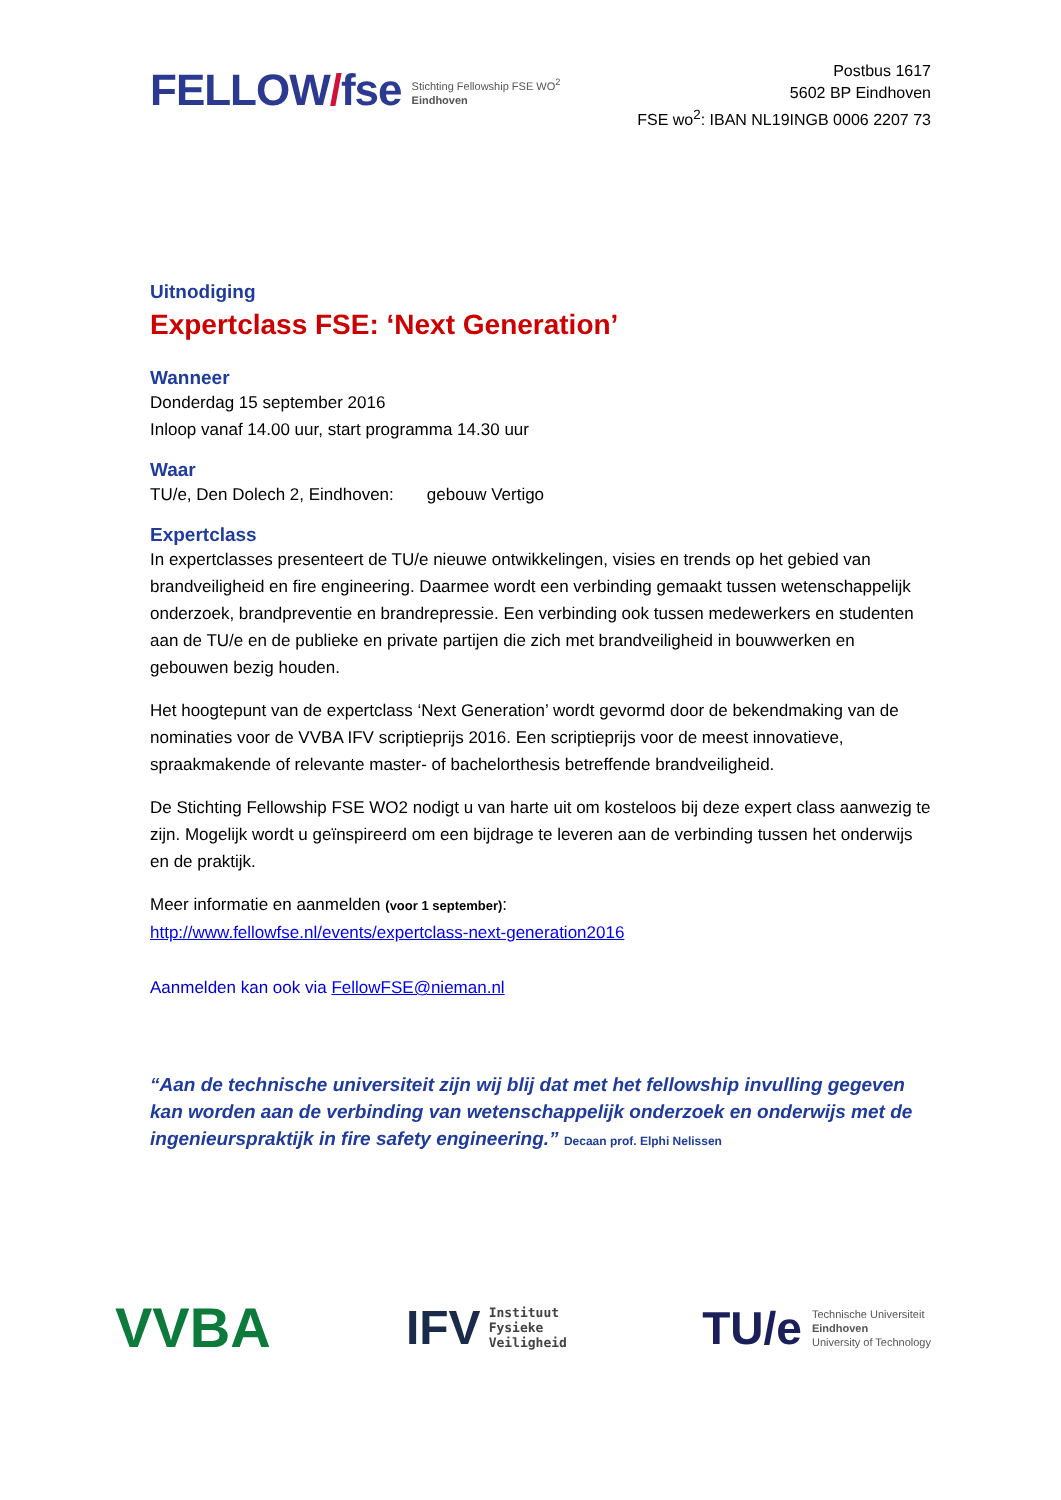FELLOW/fse
Stichting Fellowship FSE WO<sup>2</sup>
Eindhoven
Postbus 1617
5602 BP Eindhoven
FSE wo<sup>2</sup>: IBAN NL19INGB 0006 2207 73
Uitnodiging
Expertclass FSE: ‘Next Generation’
Wanneer
Donderdag 15 september 2016
Inloop vanaf 14.00 uur, start programma 14.30 uur
Waar
TU/e, Den Dolech 2, Eindhoven: gebouw Vertigo
Expertclass
In expertclasses presenteert de TU/e nieuwe ontwikkelingen, visies en trends op het gebied van brandveiligheid en fire engineering. Daarmee wordt een verbinding gemaakt tussen wetenschappelijk onderzoek, brandpreventie en brandrepressie. Een verbinding ook tussen medewerkers en studenten aan de TU/e en de publieke en private partijen die zich met brandveiligheid in bouwwerken en gebouwen bezig houden.
Het hoogtepunt van de expertclass ‘Next Generation’ wordt gevormd door de bekendmaking van de nominaties voor de VVBA IFV scriptieprijs 2016. Een scriptieprijs voor de meest innovatieve, spraakmakende of relevante master- of bachelorthesis betreffende brandveiligheid.
De Stichting Fellowship FSE WO2 nodigt u van harte uit om kosteloos bij deze expert class aanwezig te zijn. Mogelijk wordt u geïnspireerd om een bijdrage te leveren aan de verbinding tussen het onderwijs en de praktijk.
Meer informatie en aanmelden (voor 1 september):
http://www.fellowfse.nl/events/expertclass-next-generation2016
Aanmelden kan ook via FellowFSE@nieman.nl
“Aan de technische universiteit zijn wij blij dat met het fellowship invulling gegeven kan worden aan de verbinding van wetenschappelijk onderzoek en onderwijs met de ingenieurspraktijk in fire safety engineering.” Decaan prof. Elphi Nelissen
VVBA
IFV Instituut
Fysieke
Veiligheid
TU/e Technische Universiteit
Eindhoven
University of Technology